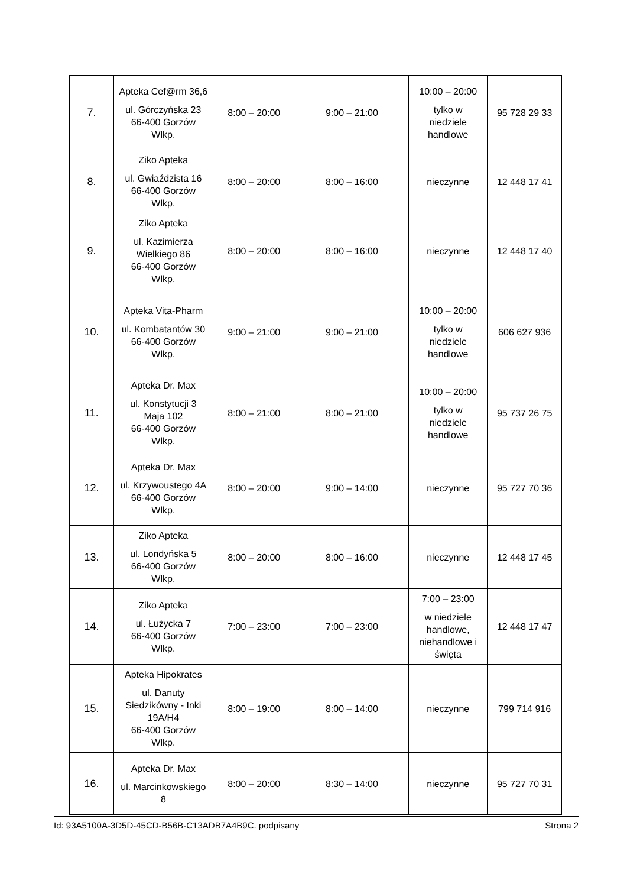| 7. | Apteka Cef@rm 36,6 ul. Górczyńska 23 66-400 Gorzów Wlkp. | 8:00 – 20:00 | 9:00 – 21:00 | 10:00 – 20:00 tylko w niedziele handlowe | 95 728 29 33 |
| 8. | Ziko Apteka ul. Gwiaździsta 16 66-400 Gorzów Wlkp. | 8:00 – 20:00 | 8:00 – 16:00 | nieczynne | 12 448 17 41 |
| 9. | Ziko Apteka ul. Kazimierza Wielkiego 86 66-400 Gorzów Wlkp. | 8:00 – 20:00 | 8:00 – 16:00 | nieczynne | 12 448 17 40 |
| 10. | Apteka Vita-Pharm ul. Kombatantów 30 66-400 Gorzów Wlkp. | 9:00 – 21:00 | 9:00 – 21:00 | 10:00 – 20:00 tylko w niedziele handlowe | 606 627 936 |
| 11. | Apteka Dr. Max ul. Konstytucji 3 Maja 102 66-400 Gorzów Wlkp. | 8:00 – 21:00 | 8:00 – 21:00 | 10:00 – 20:00 tylko w niedziele handlowe | 95 737 26 75 |
| 12. | Apteka Dr. Max ul. Krzywoustego 4A 66-400 Gorzów Wlkp. | 8:00 – 20:00 | 9:00 – 14:00 | nieczynne | 95 727 70 36 |
| 13. | Ziko Apteka ul. Londyńska 5 66-400 Gorzów Wlkp. | 8:00 – 20:00 | 8:00 – 16:00 | nieczynne | 12 448 17 45 |
| 14. | Ziko Apteka ul. Łużycka 7 66-400 Gorzów Wlkp. | 7:00 – 23:00 | 7:00 – 23:00 | 7:00 – 23:00 w niedziele handlowe, niehandlowe i święta | 12 448 17 47 |
| 15. | Apteka Hipokrates ul. Danuty Siedzikówny - Inki 19A/H4 66-400 Gorzów Wlkp. | 8:00 – 19:00 | 8:00 – 14:00 | nieczynne | 799 714 916 |
| 16. | Apteka Dr. Max ul. Marcinkowskiego 8 | 8:00 – 20:00 | 8:30 – 14:00 | nieczynne | 95 727 70 31 |
Id: 93A5100A-3D5D-45CD-B56B-C13ADB7A4B9C. podpisany Strona 2